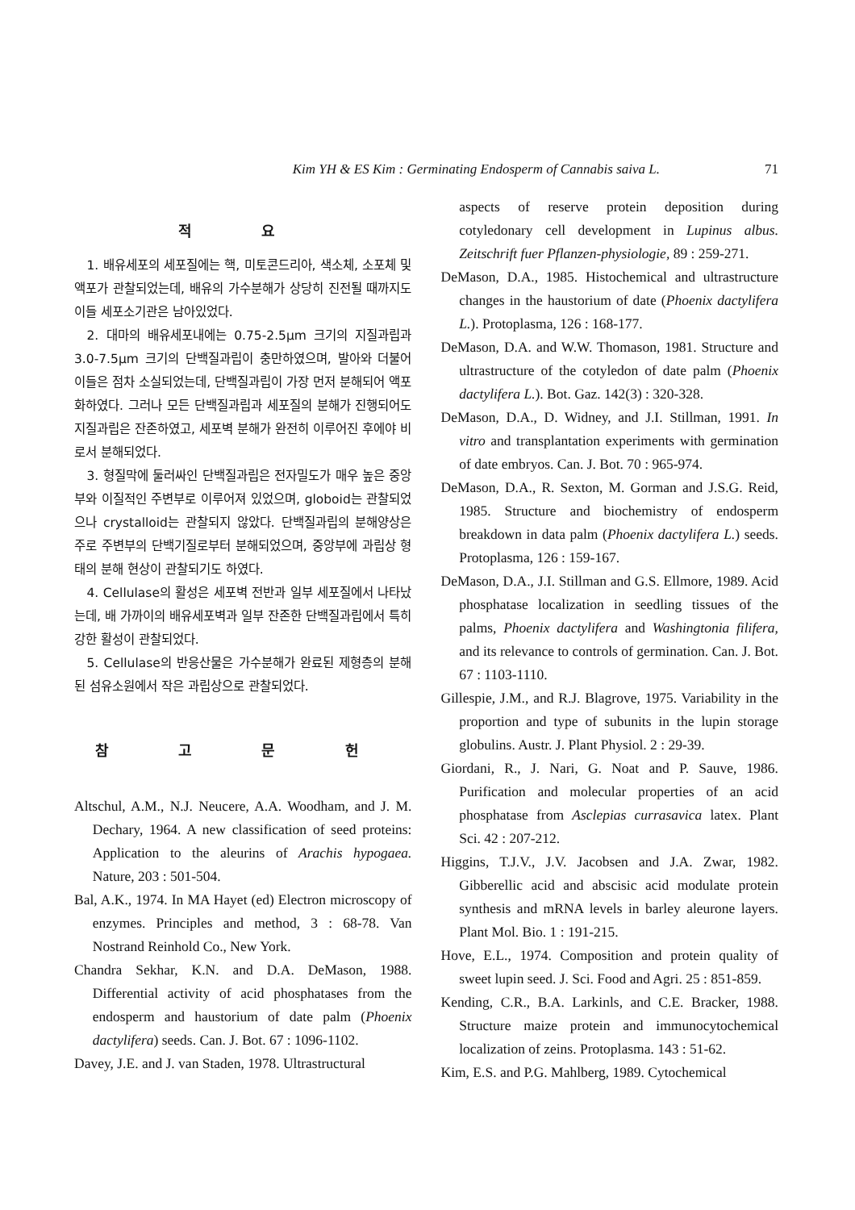Kim YH & ES Kim : Germinating Endosperm of Cannabis saiva L. 71
적 요
1. 배유세포의 세포질에는 핵, 미토콘드리아, 색소체, 소포체 및 액포가 관찰되었는데, 배유의 가수분해가 상당히 진전될 때까지도 이들 세포소기관은 남아있었다.
2. 대마의 배유세포내에는 0.75-2.5μm 크기의 지질과립과 3.0-7.5μm 크기의 단백질과립이 충만하였으며, 발아와 더불어 이들은 점차 소실되었는데, 단백질과립이 가장 먼저 분해되어 액포화하였다. 그러나 모든 단백질과립과 세포질의 분해가 진행되어도 지질과립은 잔존하였고, 세포벽 분해가 완전히 이루어진 후에야 비로서 분해되었다.
3. 형질막에 둘러싸인 단백질과립은 전자밀도가 매우 높은 중앙부와 이질적인 주변부로 이루어져 있었으며, globoid는 관찰되었으나 crystalloid는 관찰되지 않았다. 단백질과립의 분해양상은 주로 주변부의 단백기질로부터 분해되었으며, 중앙부에 과립상 형태의 분해 현상이 관찰되기도 하였다.
4. Cellulase의 활성은 세포벽 전반과 일부 세포질에서 나타났는데, 배 가까이의 배유세포벽과 일부 잔존한 단백질과립에서 특히 강한 활성이 관찰되었다.
5. Cellulase의 반응산물은 가수분해가 완료된 제형층의 분해된 섬유소원에서 작은 과립상으로 관찰되었다.
참 고 문 헌
Altschul, A.M., N.J. Neucere, A.A. Woodham, and J. M. Dechary, 1964. A new classification of seed proteins: Application to the aleurins of Arachis hypogaea. Nature, 203 : 501-504.
Bal, A.K., 1974. In MA Hayet (ed) Electron microscopy of enzymes. Principles and method, 3 : 68-78. Van Nostrand Reinhold Co., New York.
Chandra Sekhar, K.N. and D.A. DeMason, 1988. Differential activity of acid phosphatases from the endosperm and haustorium of date palm (Phoenix dactylifera) seeds. Can. J. Bot. 67 : 1096-1102.
Davey, J.E. and J. van Staden, 1978. Ultrastructural
aspects of reserve protein deposition during cotyledonary cell development in Lupinus albus. Zeitschrift fuer Pflanzen-physiologie, 89 : 259-271.
DeMason, D.A., 1985. Histochemical and ultrastructure changes in the haustorium of date (Phoenix dactylifera L.). Protoplasma, 126 : 168-177.
DeMason, D.A. and W.W. Thomason, 1981. Structure and ultrastructure of the cotyledon of date palm (Phoenix dactylifera L.). Bot. Gaz. 142(3) : 320-328.
DeMason, D.A., D. Widney, and J.I. Stillman, 1991. In vitro and transplantation experiments with germination of date embryos. Can. J. Bot. 70 : 965-974.
DeMason, D.A., R. Sexton, M. Gorman and J.S.G. Reid, 1985. Structure and biochemistry of endosperm breakdown in data palm (Phoenix dactylifera L.) seeds. Protoplasma, 126 : 159-167.
DeMason, D.A., J.I. Stillman and G.S. Ellmore, 1989. Acid phosphatase localization in seedling tissues of the palms, Phoenix dactylifera and Washingtonia filifera, and its relevance to controls of germination. Can. J. Bot. 67 : 1103-1110.
Gillespie, J.M., and R.J. Blagrove, 1975. Variability in the proportion and type of subunits in the lupin storage globulins. Austr. J. Plant Physiol. 2 : 29-39.
Giordani, R., J. Nari, G. Noat and P. Sauve, 1986. Purification and molecular properties of an acid phosphatase from Asclepias currasavica latex. Plant Sci. 42 : 207-212.
Higgins, T.J.V., J.V. Jacobsen and J.A. Zwar, 1982. Gibberellic acid and abscisic acid modulate protein synthesis and mRNA levels in barley aleurone layers. Plant Mol. Bio. 1 : 191-215.
Hove, E.L., 1974. Composition and protein quality of sweet lupin seed. J. Sci. Food and Agri. 25 : 851-859.
Kending, C.R., B.A. Larkinls, and C.E. Bracker, 1988. Structure maize protein and immunocytochemical localization of zeins. Protoplasma. 143 : 51-62.
Kim, E.S. and P.G. Mahlberg, 1989. Cytochemical